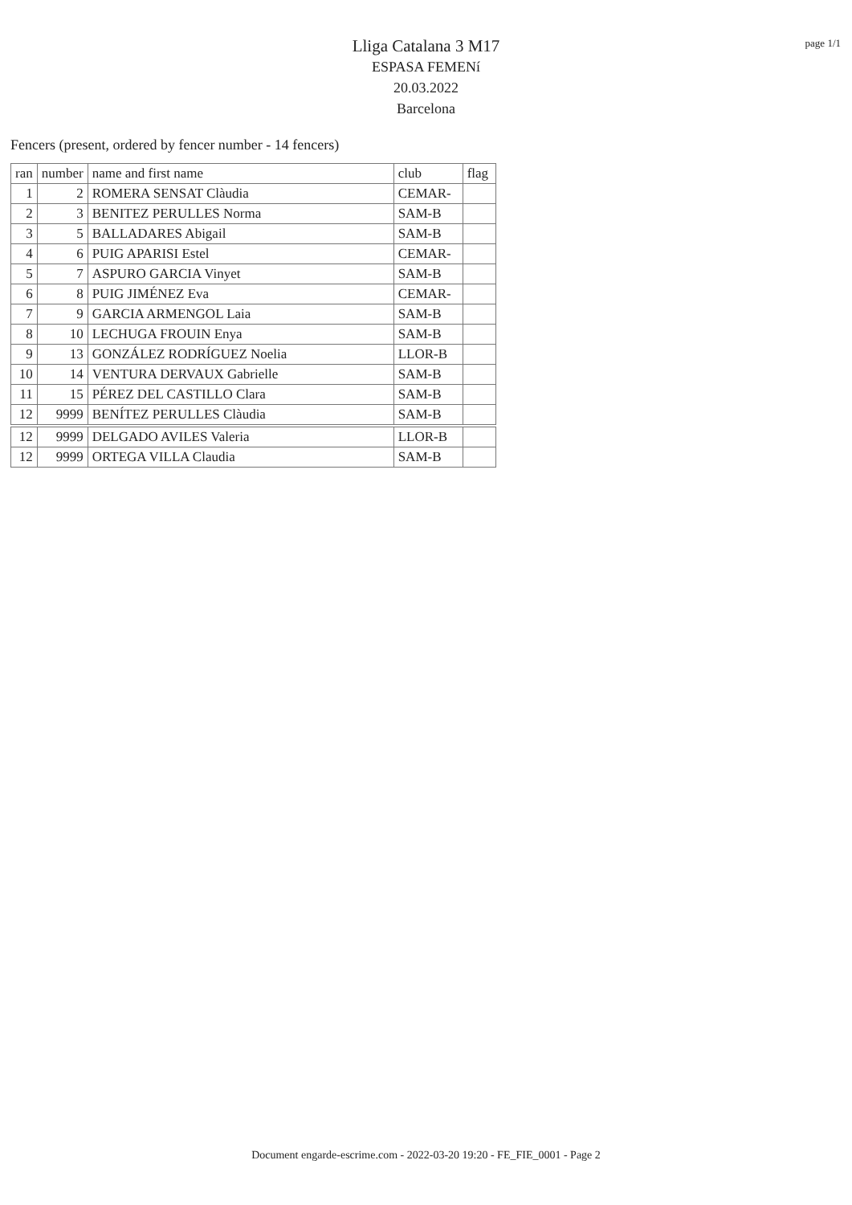page 1/1
Lliga Catalana 3 M17
ESPASA FEMENí
20.03.2022
Barcelona
Fencers (present, ordered by fencer number - 14 fencers)
| ran | number | name and first name | club | flag |
| --- | --- | --- | --- | --- |
| 1 | 2 | ROMERA SENSAT Clàudia | CEMAR- | |
| 2 | 3 | BENITEZ PERULLES Norma | SAM-B | |
| 3 | 5 | BALLADARES Abigail | SAM-B | |
| 4 | 6 | PUIG APARISI Estel | CEMAR- | |
| 5 | 7 | ASPURO GARCIA Vinyet | SAM-B | |
| 6 | 8 | PUIG JIMÉNEZ Eva | CEMAR- | |
| 7 | 9 | GARCIA ARMENGOL Laia | SAM-B | |
| 8 | 10 | LECHUGA FROUIN Enya | SAM-B | |
| 9 | 13 | GONZÁLEZ RODRÍGUEZ Noelia | LLOR-B | |
| 10 | 14 | VENTURA DERVAUX Gabrielle | SAM-B | |
| 11 | 15 | PÉREZ DEL CASTILLO Clara | SAM-B | |
| 12 | 9999 | BENÍTEZ PERULLES Clàudia | SAM-B | |
| 12 | 9999 | DELGADO AVILES Valeria | LLOR-B | |
| 12 | 9999 | ORTEGA VILLA Claudia | SAM-B | |
Document engarde-escrime.com - 2022-03-20 19:20 - FE_FIE_0001 - Page 2